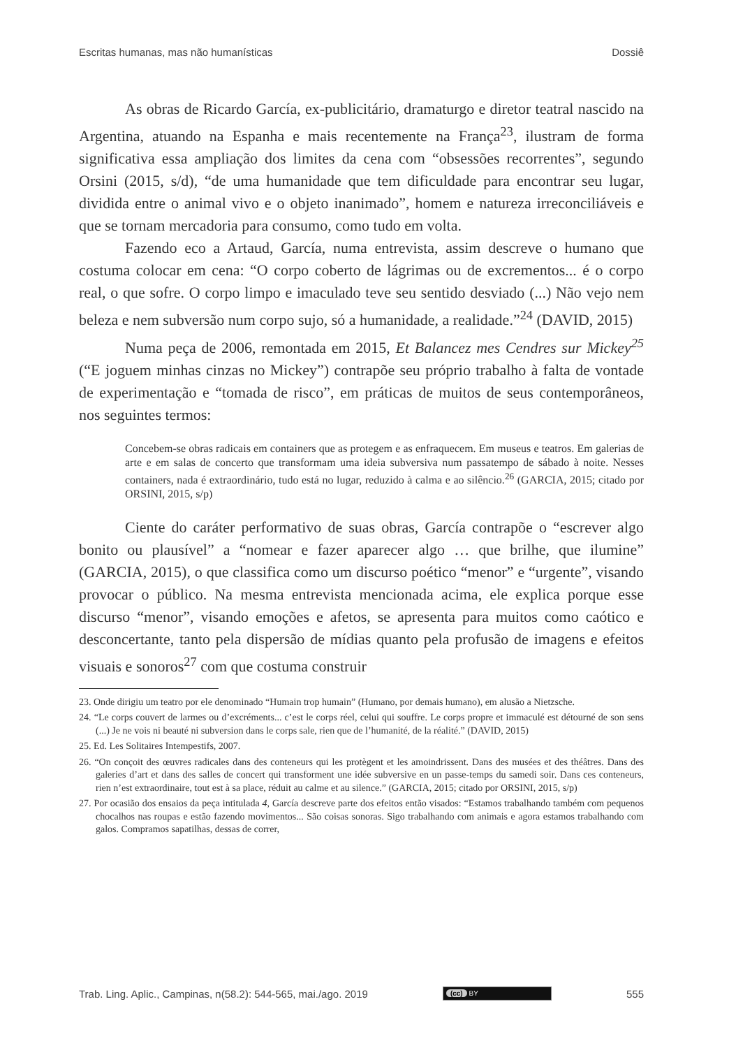Escritas humanas, mas não humanísticas Dossiê
As obras de Ricardo García, ex-publicitário, dramaturgo e diretor teatral nascido na Argentina, atuando na Espanha e mais recentemente na França<sup>23</sup>, ilustram de forma significativa essa ampliação dos limites da cena com “obsessões recorrentes”, segundo Orsini (2015, s/d), “de uma humanidade que tem dificuldade para encontrar seu lugar, dividida entre o animal vivo e o objeto inanimado”, homem e natureza irreconciliáveis e que se tornam mercadoria para consumo, como tudo em volta.
Fazendo eco a Artaud, García, numa entrevista, assim descreve o humano que costuma colocar em cena: “O corpo coberto de lágrimas ou de excrementos... é o corpo real, o que sofre. O corpo limpo e imaculado teve seu sentido desviado (...) Não vejo nem beleza e nem subversão num corpo sujo, só a humanidade, a realidade.”<sup>24</sup> (DAVID, 2015)
Numa peça de 2006, remontada em 2015, Et Balancez mes Cendres sur Mickey<sup>25</sup> (“E joguem minhas cinzas no Mickey”) contrapõe seu próprio trabalho à falta de vontade de experimentação e “tomada de risco”, em práticas de muitos de seus contemporâneos, nos seguintes termos:
Concebem-se obras radicais em containers que as protegem e as enfraquecem. Em museus e teatros. Em galerias de arte e em salas de concerto que transformam uma ideia subversiva num passatempo de sábado à noite. Nesses containers, nada é extraordinário, tudo está no lugar, reduzido à calma e ao silêncio.<sup>26</sup> (GARCIA, 2015; citado por ORSINI, 2015, s/p)
Ciente do caráter performativo de suas obras, García contrapõe o “escrever algo bonito ou plausível” a “nomear e fazer aparecer algo … que brilhe, que ilumine” (GARCIA, 2015), o que classifica como um discurso poético “menor” e “urgente”, visando provocar o público. Na mesma entrevista mencionada acima, ele explica porque esse discurso “menor”, visando emoções e afetos, se apresenta para muitos como caótico e desconcertante, tanto pela dispersão de mídias quanto pela profusão de imagens e efeitos visuais e sonoros<sup>27</sup> com que costuma construir
23. Onde dirigiu um teatro por ele denominado “Humain trop humain” (Humano, por demais humano), em alusão a Nietzsche.
24. “Le corps couvert de larmes ou d’excréments... c’est le corps réel, celui qui souffre. Le corps propre et immaculé est détourné de son sens (...) Je ne vois ni beauté ni subversion dans le corps sale, rien que de l’humanité, de la réalité.” (DAVID, 2015)
25. Ed. Les Solitaires Intempestifs, 2007.
26. “On conçoit des œuvres radicales dans des conteneurs qui les protègent et les amoindrissent. Dans des musées et des théâtres. Dans des galeries d’art et dans des salles de concert qui transforment une idée subversive en un passe-temps du samedi soir. Dans ces conteneurs, rien n’est extraordinaire, tout est à sa place, réduit au calme et au silence.” (GARCIA, 2015; citado por ORSINI, 2015, s/p)
27. Por ocasião dos ensaios da peça intitulada 4, García descreve parte dos efeitos então visados: “Estamos trabalhando também com pequenos chocalhos nas roupas e estão fazendo movimentos... São coisas sonoras. Sigo trabalhando com animais e agora estamos trabalhando com galos. Compramos sapatilhas, dessas de correr,
Trab. Ling. Aplic., Campinas, n(58.2): 544-565, mai./ago. 2019 (cc) BY 555